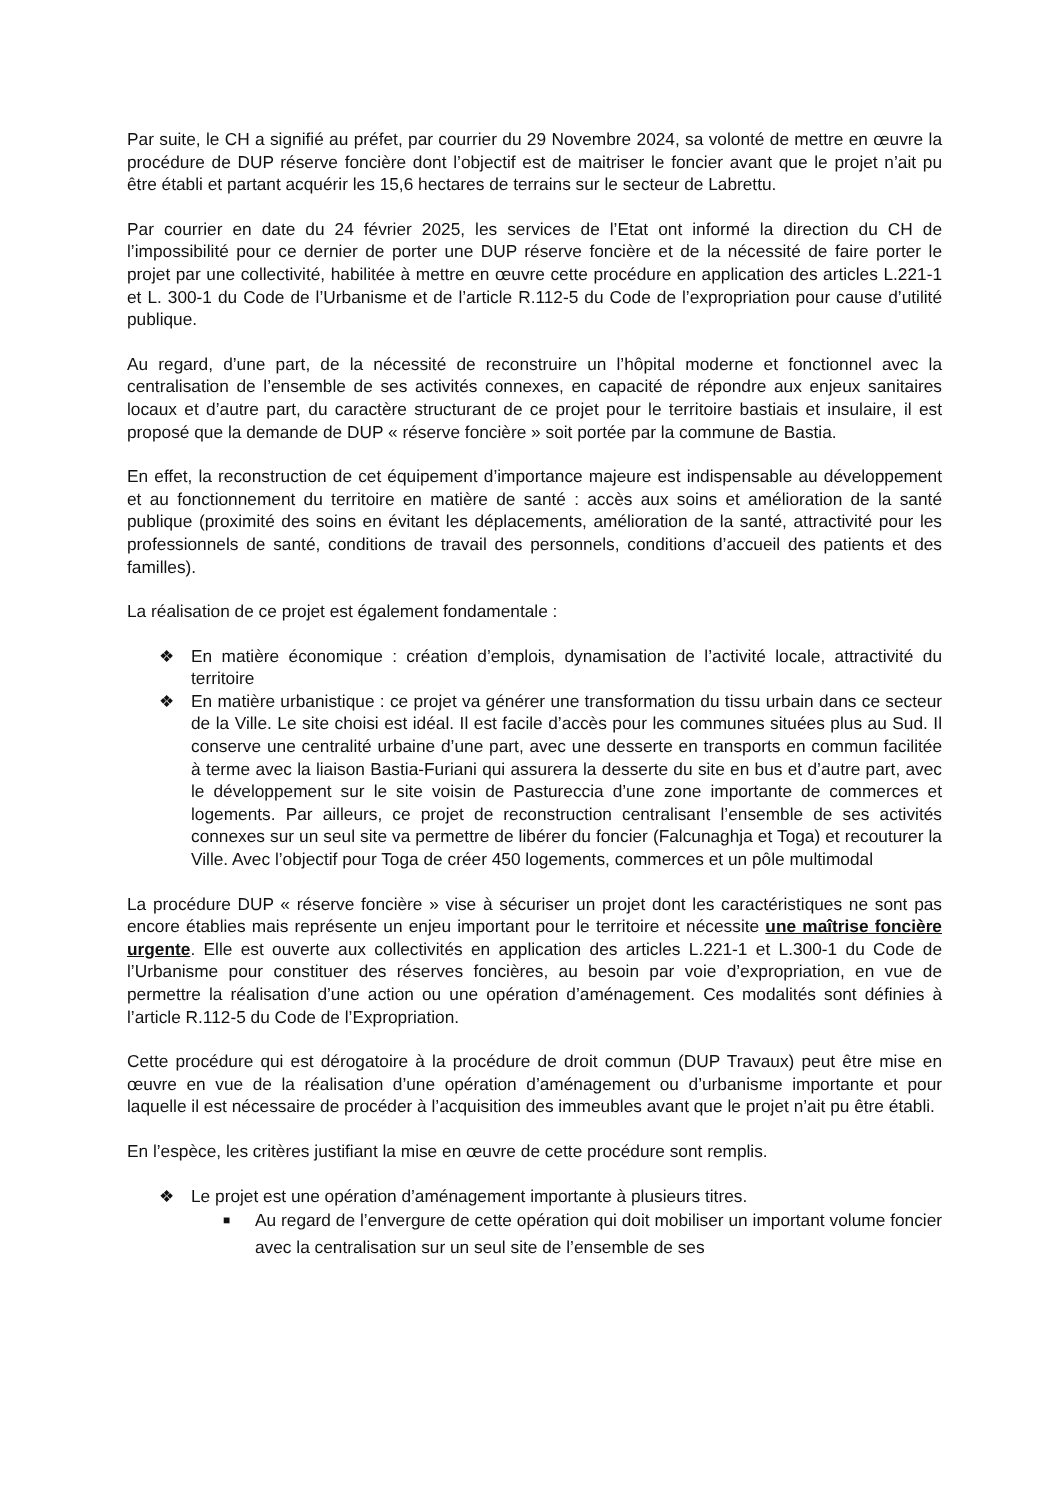Par suite, le CH a signifié au préfet, par courrier du 29 Novembre 2024, sa volonté de mettre en œuvre la procédure de DUP réserve foncière dont l’objectif est de maitriser le foncier avant que le projet n’ait pu être établi et partant acquérir les 15,6 hectares de terrains sur le secteur de Labrettu.
Par courrier en date du 24 février 2025, les services de l’Etat ont informé la direction du CH de l’impossibilité pour ce dernier de porter une DUP réserve foncière et de la nécessité de faire porter le projet par une collectivité, habilitée à mettre en œuvre cette procédure en application des articles L.221-1 et L. 300-1 du Code de l’Urbanisme et de l’article R.112-5 du Code de l’expropriation pour cause d’utilité publique.
Au regard, d’une part, de la nécessité de reconstruire un l’hôpital moderne et fonctionnel avec la centralisation de l’ensemble de ses activités connexes, en capacité de répondre aux enjeux sanitaires locaux et d’autre part, du caractère structurant de ce projet pour le territoire bastiais et insulaire, il est proposé que la demande de DUP « réserve foncière » soit portée par la commune de Bastia.
En effet, la reconstruction de cet équipement d’importance majeure est indispensable au développement et au fonctionnement du territoire en matière de santé : accès aux soins et amélioration de la santé publique (proximité des soins en évitant les déplacements, amélioration de la santé, attractivité pour les professionnels de santé, conditions de travail des personnels, conditions d’accueil des patients et des familles).
La réalisation de ce projet est également fondamentale :
❖ En matière économique : création d’emplois, dynamisation de l’activité locale, attractivité du territoire
❖ En matière urbanistique : ce projet va générer une transformation du tissu urbain dans ce secteur de la Ville. Le site choisi est idéal. Il est facile d’accès pour les communes situées plus au Sud. Il conserve une centralité urbaine d’une part, avec une desserte en transports en commun facilitée à terme avec la liaison Bastia-Furiani qui assurera la desserte du site en bus et d’autre part, avec le développement sur le site voisin de Pastureccia d’une zone importante de commerces et logements. Par ailleurs, ce projet de reconstruction centralisant l’ensemble de ses activités connexes sur un seul site va permettre de libérer du foncier (Falcunaghja et Toga) et recouturer la Ville. Avec l’objectif pour Toga de créer 450 logements, commerces et un pôle multimodal
La procédure DUP « réserve foncière » vise à sécuriser un projet dont les caractéristiques ne sont pas encore établies mais représente un enjeu important pour le territoire et nécessite une maîtrise foncière urgente. Elle est ouverte aux collectivités en application des articles L.221-1 et L.300-1 du Code de l’Urbanisme pour constituer des réserves foncières, au besoin par voie d’expropriation, en vue de permettre la réalisation d’une action ou une opération d’aménagement. Ces modalités sont définies à l’article R.112-5 du Code de l’Expropriation.
Cette procédure qui est dérogatoire à la procédure de droit commun (DUP Travaux) peut être mise en œuvre en vue de la réalisation d’une opération d’aménagement ou d’urbanisme importante et pour laquelle il est nécessaire de procéder à l’acquisition des immeubles avant que le projet n’ait pu être établi.
En l’espèce, les critères justifiant la mise en œuvre de cette procédure sont remplis.
❖ Le projet est une opération d’aménagement importante à plusieurs titres.
■ Au regard de l’envergure de cette opération qui doit mobiliser un important volume foncier avec la centralisation sur un seul site de l’ensemble de ses